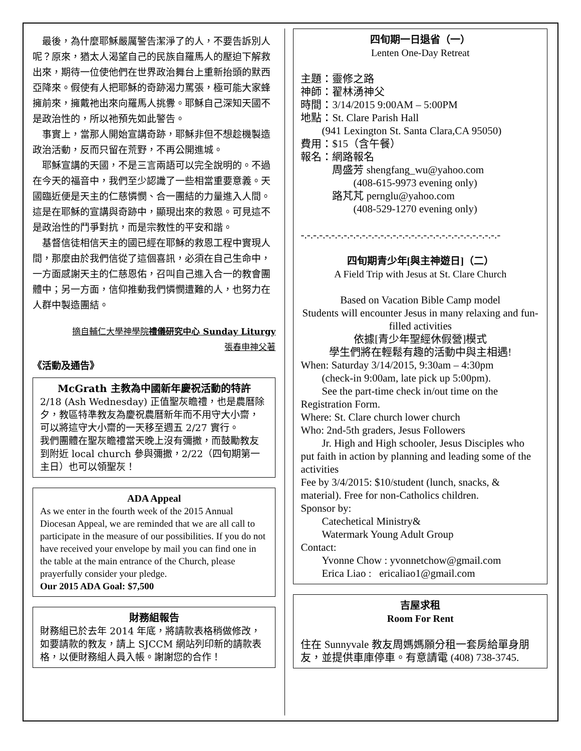最後，為什麼耶穌嚴厲警告潔淨了的人，不要告訴別人呢？原來，猶太人渴望自己的民族自羅馬人的壓迫下解救出來，期待一位使他們在世界政治舞台上重新抬頭的默西亞降來。假使有人把耶穌的奇跡渴力罵張，極可能大家蜂擁前來，擁戴祂出來向羅馬人挑釁。耶穌自己深知天國不是政治性的，所以祂預先如此警告。
事實上，當那人開始宣講奇跡，耶穌非但不想趁機製造政治活動，反而只留在荒野，不再公開進城。
耶穌宣講的天國，不是三言兩語可以完全說明的。不過在今天的福音中，我們至少認識了一些相當重要意義。天國臨近便是天主的仁慈憐憫、合一團結的力量進入人間。這是在耶穌的宣講與奇跡中，顯現出來的救恩。可見這不是政治性的鬥爭對抗，而是宗教性的平安和諧。
基督信徒相信天主的國已經在耶穌的救恩工程中實現人間，那麼由於我們信從了這個喜訊，必須在自己生命中，一方面感謝天主的仁慈恩佑，召叫自己進入合一的教會團體中；另一方面，信仰推動我們憐憫遭難的人，也努力在人群中製造團結。
摘自輔仁大學神學院禮儀研究中心 Sunday Liturgy
張春申神父著
《活動及通告》
McGrath 主教為中國新年慶祝活動的特許
2/18 (Ash Wednesday) 正值聖灰瞻禮，也是農曆除夕，教區特準教友為慶祝農曆新年而不用守大小齋，可以將這守大小齋的一天移至週五 2/27 實行。
我們團體在聖灰瞻禮當天晚上沒有彌撒，而鼓勵教友到附近 local church 參與彌撒，2/22（四旬期第一主日）也可以領聖灰！
ADA Appeal
As we enter in the fourth week of the 2015 Annual Diocesan Appeal, we are reminded that we are all call to participate in the measure of our possibilities. If you do not have received your envelope by mail you can find one in the table at the main entrance of the Church, please prayerfully consider your pledge.
Our 2015 ADA Goal: $7,500
財務組報告
財務組已於去年 2014 年底，將請款表格稍做修改，如要請款的教友，請上 SJCCM 網站列印新的請款表格，以便財務組人員入帳。謝謝您的合作！
四旬期一日退省（一）
Lenten One-Day Retreat
主題：靈修之路
神師：翟林湧神父
時間：3/14/2015 9:00AM – 5:00PM
地點：St. Clare Parish Hall
  (941 Lexington St. Santa Clara,CA 95050)
費用：$15（含午餐）
報名：網路報名
   周盛芳 shengfang_wu@yahoo.com
     (408-615-9973 evening only)
   路芃芃 pernglu@yahoo.com
     (408-529-1270 evening only)
-.-.-.-.-.-.-.-.-.-.-.-.-.-.-.-.-.-.-.-.-.-.-.-.-.-.-.-.-.-.-.-.-
四旬期青少年[與主神遊日]（二）
A Field Trip with Jesus at St. Clare Church
Based on Vacation Bible Camp model
Students will encounter Jesus in many relaxing and fun-filled activities
依據[青少年聖經休假營]模式
學生們將在輕鬆有趣的活動中與主相遇!
When: Saturday 3/14/2015, 9:30am – 4:30pm
  (check-in 9:00am, late pick up 5:00pm).
  See the part-time check in/out time on the Registration Form.
Where: St. Clare church lower church
Who: 2nd-5th graders, Jesus Followers
  Jr. High and High schooler, Jesus Disciples who put faith in action by planning and leading some of the activities
Fee by 3/4/2015: $10/student (lunch, snacks, & material). Free for non-Catholics children.
Sponsor by:
  Catechetical Ministry&
  Watermark Young Adult Group
Contact:
  Yvonne Chow : yvonnetchow@gmail.com
  Erica Liao : ericaliao1@gmail.com
吉屋求租
Room For Rent
住在 Sunnyvale 教友周媽媽願分租一套房給單身朋友，並提供車庫停車。有意請電 (408) 738-3745.